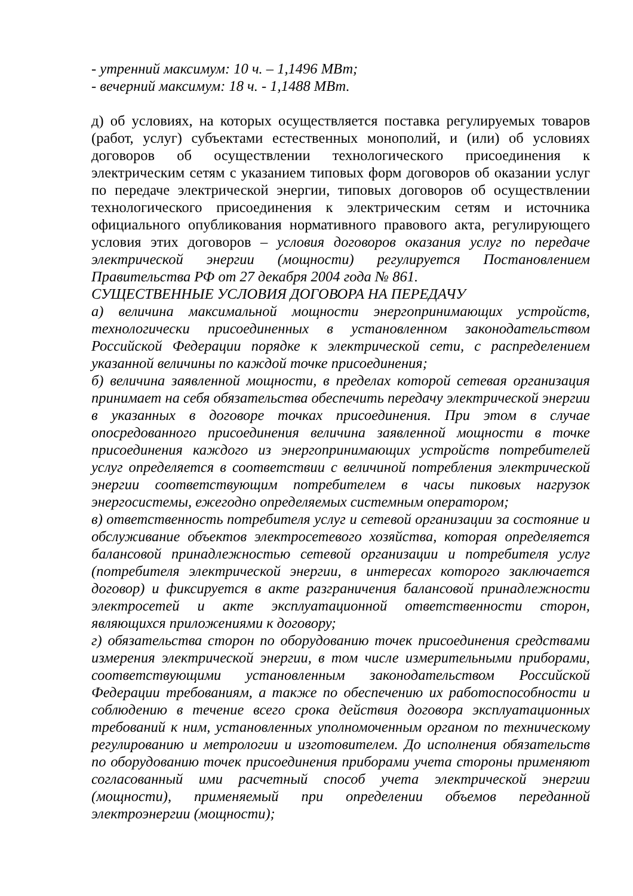- утренний максимум: 10 ч. – 1,1496 МВт;
- вечерний максимум: 18 ч. - 1,1488 МВт.
д) об условиях, на которых осуществляется поставка регулируемых товаров (работ, услуг) субъектами естественных монополий, и (или) об условиях договоров об осуществлении технологического присоединения к электрическим сетям с указанием типовых форм договоров об оказании услуг по передаче электрической энергии, типовых договоров об осуществлении технологического присоединения к электрическим сетям и источника официального опубликования нормативного правового акта, регулирующего условия этих договоров – условия договоров оказания услуг по передаче электрической энергии (мощности) регулируется Постановлением Правительства РФ от 27 декабря 2004 года № 861.
СУЩЕСТВЕННЫЕ УСЛОВИЯ ДОГОВОРА НА ПЕРЕДАЧУ
а) величина максимальной мощности энергопринимающих устройств, технологически присоединенных в установленном законодательством Российской Федерации порядке к электрической сети, с распределением указанной величины по каждой точке присоединения;
б) величина заявленной мощности, в пределах которой сетевая организация принимает на себя обязательства обеспечить передачу электрической энергии в указанных в договоре точках присоединения. При этом в случае опосредованного присоединения величина заявленной мощности в точке присоединения каждого из энергопринимающих устройств потребителей услуг определяется в соответствии с величиной потребления электрической энергии соответствующим потребителем в часы пиковых нагрузок энергосистемы, ежегодно определяемых системным оператором;
в) ответственность потребителя услуг и сетевой организации за состояние и обслуживание объектов электросетевого хозяйства, которая определяется балансовой принадлежностью сетевой организации и потребителя услуг (потребителя электрической энергии, в интересах которого заключается договор) и фиксируется в акте разграничения балансовой принадлежности электросетей и акте эксплуатационной ответственности сторон, являющихся приложениями к договору;
г) обязательства сторон по оборудованию точек присоединения средствами измерения электрической энергии, в том числе измерительными приборами, соответствующими установленным законодательством Российской Федерации требованиям, а также по обеспечению их работоспособности и соблюдению в течение всего срока действия договора эксплуатационных требований к ним, установленных уполномоченным органом по техническому регулированию и метрологии и изготовителем. До исполнения обязательств по оборудованию точек присоединения приборами учета стороны применяют согласованный ими расчетный способ учета электрической энергии (мощности), применяемый при определении объемов переданной электроэнергии (мощности);